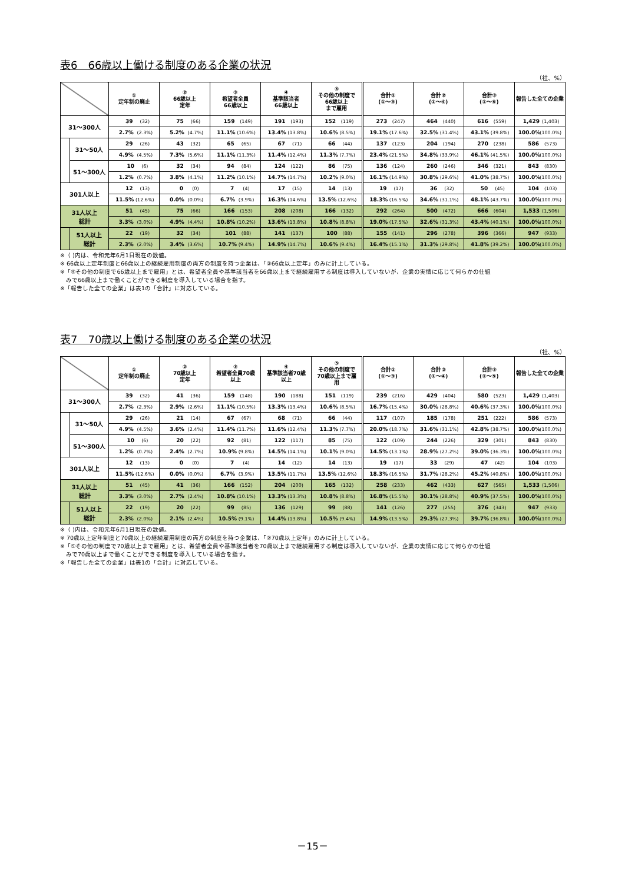表6　66歳以上働ける制度のある企業の状況
（社、%）
| | | ① 定年制の廃止 | ② 66歳以上 定年 | ③ 希望者全員 66歳以上 | ④ 基準該当者 66歳以上 | ⑤ その他の制度で 66歳以上 まで雇用 | 合計① (①～③) | 合計② (①～④) | 合計③ (①～⑤) | 報告した全ての企業 |
| --- | --- | --- | --- | --- | --- | --- | --- | --- | --- | --- |
| 31～300人 | | 39 (32) | 75 (66) | 159 (149) | 191 (193) | 152 (119) | 273 (247) | 464 (440) | 616 (559) | 1,429 (1,403) |
| | | 2.7% (2.3%) | 5.2% (4.7%) | 11.1% (10.6%) | 13.4% (13.8%) | 10.6% (8.5%) | 19.1% (17.6%) | 32.5% (31.4%) | 43.1% (39.8%) | 100.0% (100.0%) |
| | 31～50人 | 29 (26) | 43 (32) | 65 (65) | 67 (71) | 66 (44) | 137 (123) | 204 (194) | 270 (238) | 586 (573) |
| | | 4.9% (4.5%) | 7.3% (5.6%) | 11.1% (11.3%) | 11.4% (12.4%) | 11.3% (7.7%) | 23.4% (21.5%) | 34.8% (33.9%) | 46.1% (41.5%) | 100.0% (100.0%) |
| | 51～300人 | 10 (6) | 32 (34) | 94 (84) | 124 (122) | 86 (75) | 136 (124) | 260 (246) | 346 (321) | 843 (830) |
| | | 1.2% (0.7%) | 3.8% (4.1%) | 11.2% (10.1%) | 14.7% (14.7%) | 10.2% (9.0%) | 16.1% (14.9%) | 30.8% (29.6%) | 41.0% (38.7%) | 100.0% (100.0%) |
| 301人以上 | | 12 (13) | 0 (0) | 7 (4) | 17 (15) | 14 (13) | 19 (17) | 36 (32) | 50 (45) | 104 (103) |
| | | 11.5% (12.6%) | 0.0% (0.0%) | 6.7% (3.9%) | 16.3% (14.6%) | 13.5% (12.6%) | 18.3% (16.5%) | 34.6% (31.1%) | 48.1% (43.7%) | 100.0% (100.0%) |
| 31人以上 総計 | | 51 (45) | 75 (66) | 166 (153) | 208 (208) | 166 (132) | 292 (264) | 500 (472) | 666 (604) | 1,533 (1,506) |
| | | 3.3% (3.0%) | 4.9% (4.4%) | 10.8% (10.2%) | 13.6% (13.8%) | 10.8% (8.8%) | 19.0% (17.5%) | 32.6% (31.3%) | 43.4% (40.1%) | 100.0% (100.0%) |
| | 51人以上 総計 | 22 (19) | 32 (34) | 101 (88) | 141 (137) | 100 (88) | 155 (141) | 296 (278) | 396 (366) | 947 (933) |
| | | 2.3% (2.0%) | 3.4% (3.6%) | 10.7% (9.4%) | 14.9% (14.7%) | 10.6% (9.4%) | 16.4% (15.1%) | 31.3% (29.8%) | 41.8% (39.2%) | 100.0% (100.0%) |
※（ )内は、令和元年6月1日現在の数値。
※ 66歳以上定年制度と66歳以上の継続雇用制度の両方の制度を持つ企業は、「②66歳以上定年」のみに計上している。
※「⑤その他の制度で66歳以上まで雇用」とは、希望者全員や基準該当者を66歳以上まで継続雇用する制度は導入していないが、企業の実情に応じて何らかの仕組
　みで66歳以上まで働くことができる制度を導入している場合を指す。
※「報告した全ての企業」は表1の「合計」に対応している。
表7　70歳以上働ける制度のある企業の状況
（社、%）
| | | ① 定年制の廃止 | ② 70歳以上 定年 | ③ 希望者全員70歳 以上 | ④ 基準該当者70歳 以上 | ⑤ その他の制度で 70歳以上まで雇 用 | 合計① (①～③) | 合計② (①～④) | 合計③ (①～⑤) | 報告した全ての企業 |
| --- | --- | --- | --- | --- | --- | --- | --- | --- | --- | --- |
| 31～300人 | | 39 (32) | 41 (36) | 159 (148) | 190 (188) | 151 (119) | 239 (216) | 429 (404) | 580 (523) | 1,429 (1,403) |
| | | 2.7% (2.3%) | 2.9% (2.6%) | 11.1% (10.5%) | 13.3% (13.4%) | 10.6% (8.5%) | 16.7% (15.4%) | 30.0% (28.8%) | 40.6% (37.3%) | 100.0% (100.0%) |
| | 31～50人 | 29 (26) | 21 (14) | 67 (67) | 68 (71) | 66 (44) | 117 (107) | 185 (178) | 251 (222) | 586 (573) |
| | | 4.9% (4.5%) | 3.6% (2.4%) | 11.4% (11.7%) | 11.6% (12.4%) | 11.3% (7.7%) | 20.0% (18.7%) | 31.6% (31.1%) | 42.8% (38.7%) | 100.0% (100.0%) |
| | 51～300人 | 10 (6) | 20 (22) | 92 (81) | 122 (117) | 85 (75) | 122 (109) | 244 (226) | 329 (301) | 843 (830) |
| | | 1.2% (0.7%) | 2.4% (2.7%) | 10.9% (9.8%) | 14.5% (14.1%) | 10.1% (9.0%) | 14.5% (13.1%) | 28.9% (27.2%) | 39.0% (36.3%) | 100.0% (100.0%) |
| 301人以上 | | 12 (13) | 0 (0) | 7 (4) | 14 (12) | 14 (13) | 19 (17) | 33 (29) | 47 (42) | 104 (103) |
| | | 11.5% (12.6%) | 0.0% (0.0%) | 6.7% (3.9%) | 13.5% (11.7%) | 13.5% (12.6%) | 18.3% (16.5%) | 31.7% (28.2%) | 45.2% (40.8%) | 100.0% (100.0%) |
| 31人以上 総計 | | 51 (45) | 41 (36) | 166 (152) | 204 (200) | 165 (132) | 258 (233) | 462 (433) | 627 (565) | 1,533 (1,506) |
| | | 3.3% (3.0%) | 2.7% (2.4%) | 10.8% (10.1%) | 13.3% (13.3%) | 10.8% (8.8%) | 16.8% (15.5%) | 30.1% (28.8%) | 40.9% (37.5%) | 100.0% (100.0%) |
| | 51人以上 総計 | 22 (19) | 20 (22) | 99 (85) | 136 (129) | 99 (88) | 141 (126) | 277 (255) | 376 (343) | 947 (933) |
| | | 2.3% (2.0%) | 2.1% (2.4%) | 10.5% (9.1%) | 14.4% (13.8%) | 10.5% (9.4%) | 14.9% (13.5%) | 29.3% (27.3%) | 39.7% (36.8%) | 100.0% (100.0%) |
※（ )内は、令和元年6月1日現在の数値。
※ 70歳以上定年制度と70歳以上の継続雇用制度の両方の制度を持つ企業は、「②70歳以上定年」のみに計上している。
※「⑤その他の制度で70歳以上まで雇用」とは、希望者全員や基準該当者を70歳以上まで継続雇用する制度は導入していないが、企業の実情に応じて何らかの仕組
　みで70歳以上まで働くことができる制度を導入している場合を指す。
※「報告した全ての企業」は表1の「合計」に対応している。
－15－